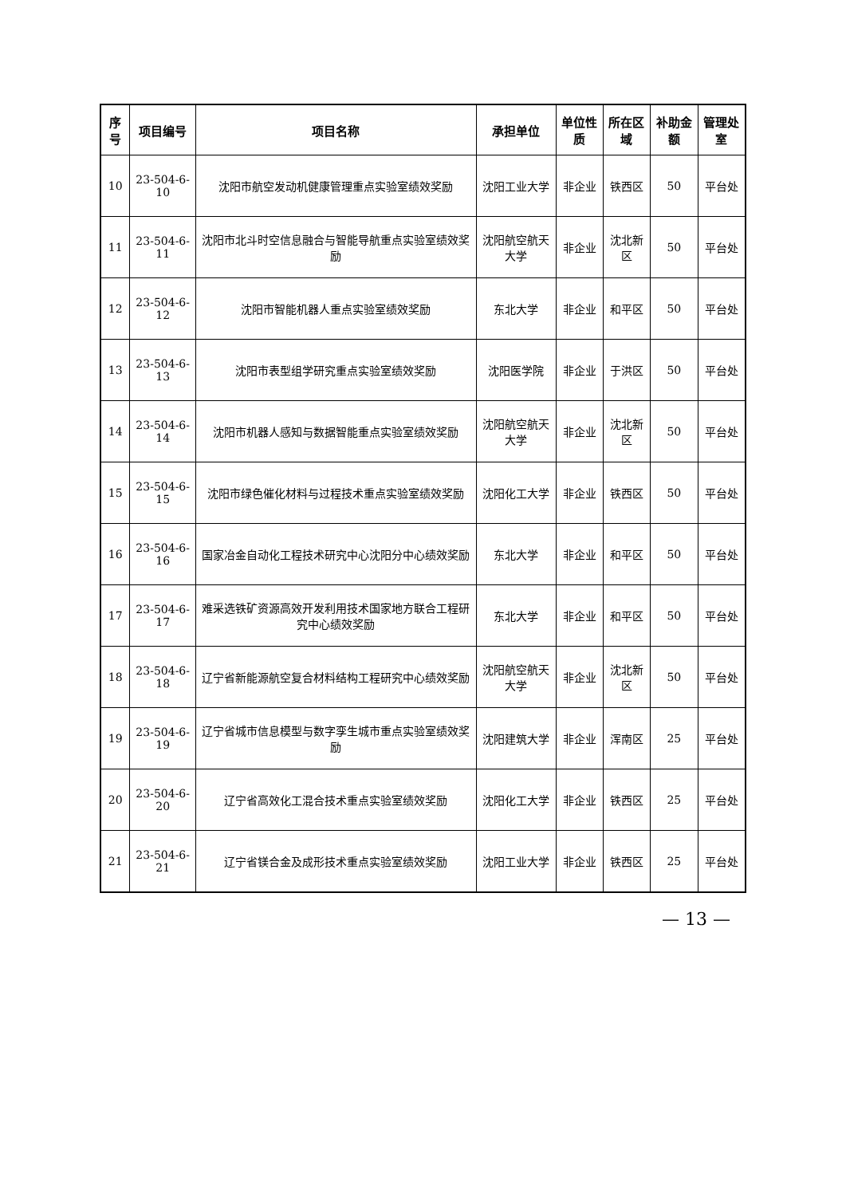| 序号 | 项目编号 | 项目名称 | 承担单位 | 单位性质 | 所在区域 | 补助金额 | 管理处室 |
| --- | --- | --- | --- | --- | --- | --- | --- |
| 10 | 23-504-6-10 | 沈阳市航空发动机健康管理重点实验室绩效奖励 | 沈阳工业大学 | 非企业 | 铁西区 | 50 | 平台处 |
| 11 | 23-504-6-11 | 沈阳市北斗时空信息融合与智能导航重点实验室绩效奖励 | 沈阳航空航天大学 | 非企业 | 沈北新区 | 50 | 平台处 |
| 12 | 23-504-6-12 | 沈阳市智能机器人重点实验室绩效奖励 | 东北大学 | 非企业 | 和平区 | 50 | 平台处 |
| 13 | 23-504-6-13 | 沈阳市表型组学研究重点实验室绩效奖励 | 沈阳医学院 | 非企业 | 于洪区 | 50 | 平台处 |
| 14 | 23-504-6-14 | 沈阳市机器人感知与数据智能重点实验室绩效奖励 | 沈阳航空航天大学 | 非企业 | 沈北新区 | 50 | 平台处 |
| 15 | 23-504-6-15 | 沈阳市绿色催化材料与过程技术重点实验室绩效奖励 | 沈阳化工大学 | 非企业 | 铁西区 | 50 | 平台处 |
| 16 | 23-504-6-16 | 国家冶金自动化工程技术研究中心沈阳分中心绩效奖励 | 东北大学 | 非企业 | 和平区 | 50 | 平台处 |
| 17 | 23-504-6-17 | 难采选铁矿资源高效开发利用技术国家地方联合工程研究中心绩效奖励 | 东北大学 | 非企业 | 和平区 | 50 | 平台处 |
| 18 | 23-504-6-18 | 辽宁省新能源航空复合材料结构工程研究中心绩效奖励 | 沈阳航空航天大学 | 非企业 | 沈北新区 | 50 | 平台处 |
| 19 | 23-504-6-19 | 辽宁省城市信息模型与数字孪生城市重点实验室绩效奖励 | 沈阳建筑大学 | 非企业 | 浑南区 | 25 | 平台处 |
| 20 | 23-504-6-20 | 辽宁省高效化工混合技术重点实验室绩效奖励 | 沈阳化工大学 | 非企业 | 铁西区 | 25 | 平台处 |
| 21 | 23-504-6-21 | 辽宁省镁合金及成形技术重点实验室绩效奖励 | 沈阳工业大学 | 非企业 | 铁西区 | 25 | 平台处 |
— 13 —